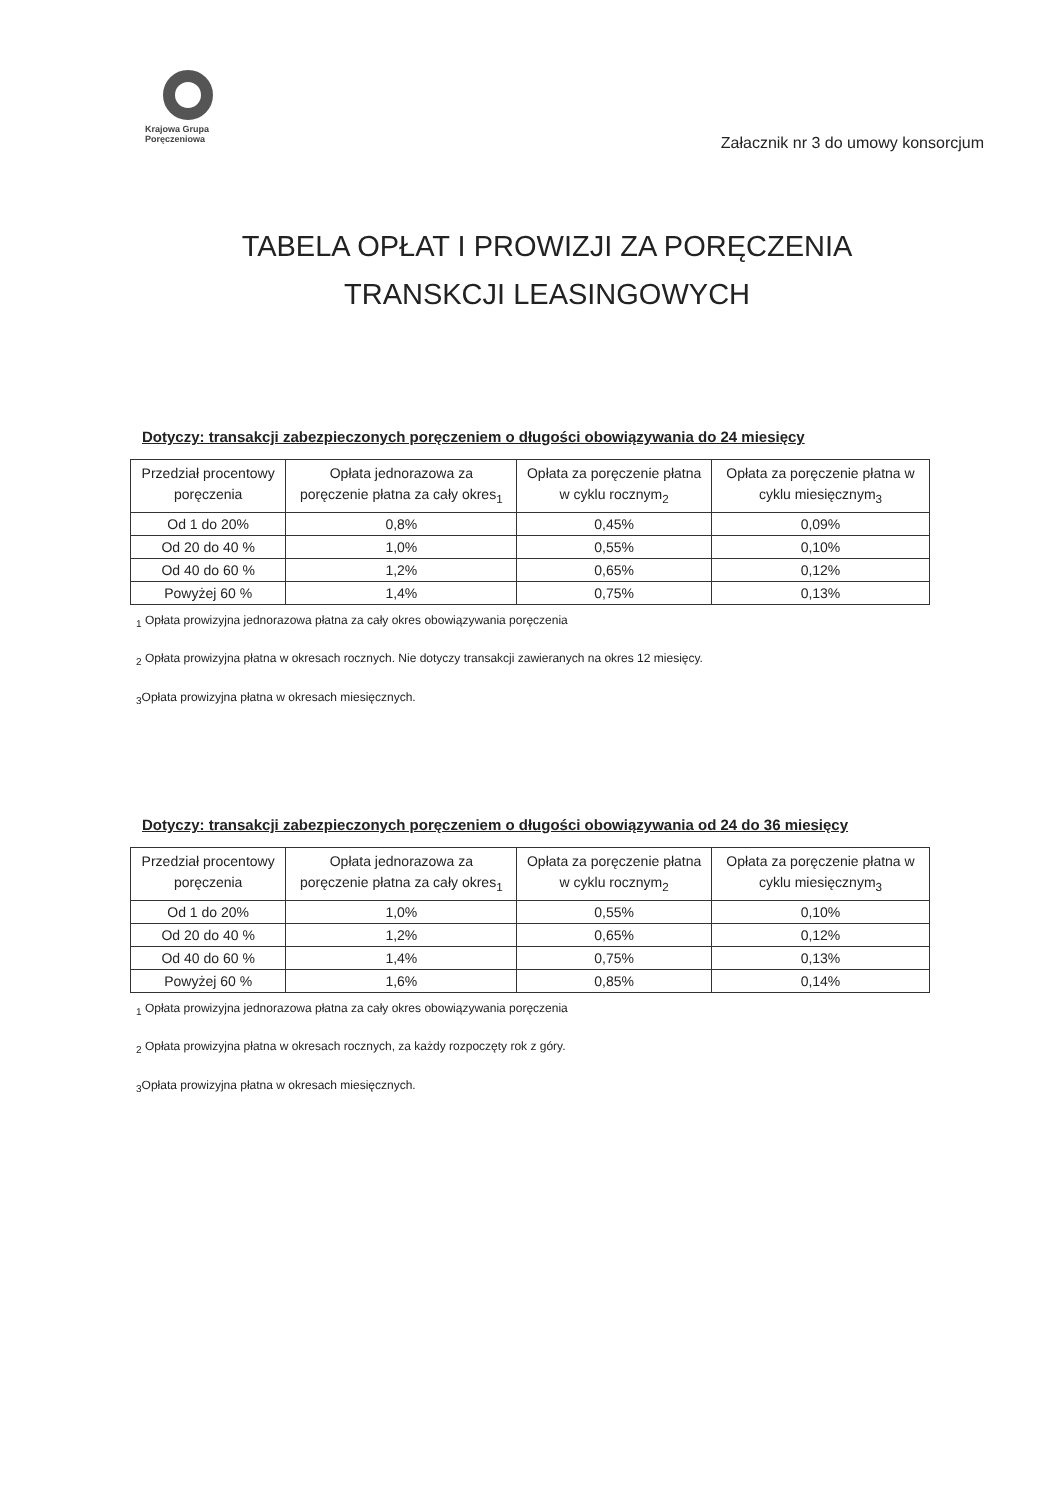Krajowa Grupa
Poręczeniowa
Załacznik nr 3 do umowy konsorcjum
TABELA OPŁAT I PROWIZJI ZA PORĘCZENIA
TRANSKCJI LEASINGOWYCH
Dotyczy: transakcji zabezpieczonych poręczeniem o długości obowiązywania do 24 miesięcy
| Przedział procentowy poręczenia | Opłata jednorazowa za poręczenie płatna za cały okres<sub>1</sub> | Opłata za poręczenie płatna w cyklu rocznym<sub>2</sub> | Opłata za poręczenie płatna w cyklu miesięcznym<sub>3</sub> |
| --- | --- | --- | --- |
| Od 1 do 20% | 0,8% | 0,45% | 0,09% |
| Od 20 do 40 % | 1,0% | 0,55% | 0,10% |
| Od 40 do 60 % | 1,2% | 0,65% | 0,12% |
| Powyżej 60 % | 1,4% | 0,75% | 0,13% |
<sub>1</sub> Opłata prowizyjna jednorazowa płatna za cały okres obowiązywania poręczenia
<sub>2</sub> Opłata prowizyjna płatna w okresach rocznych. Nie dotyczy transakcji zawieranych na okres 12 miesięcy.
<sub>3</sub>Opłata prowizyjna płatna w okresach miesięcznych.
Dotyczy: transakcji zabezpieczonych poręczeniem o długości obowiązywania od 24 do 36 miesięcy
| Przedział procentowy poręczenia | Opłata jednorazowa za poręczenie płatna za cały okres<sub>1</sub> | Opłata za poręczenie płatna w cyklu rocznym<sub>2</sub> | Opłata za poręczenie płatna w cyklu miesięcznym<sub>3</sub> |
| --- | --- | --- | --- |
| Od 1 do 20% | 1,0% | 0,55% | 0,10% |
| Od 20 do 40 % | 1,2% | 0,65% | 0,12% |
| Od 40 do 60 % | 1,4% | 0,75% | 0,13% |
| Powyżej 60 % | 1,6% | 0,85% | 0,14% |
<sub>1</sub> Opłata prowizyjna jednorazowa płatna za cały okres obowiązywania poręczenia
<sub>2</sub> Opłata prowizyjna płatna w okresach rocznych, za każdy rozpoczęty rok z góry.
<sub>3</sub>Opłata prowizyjna płatna w okresach miesięcznych.